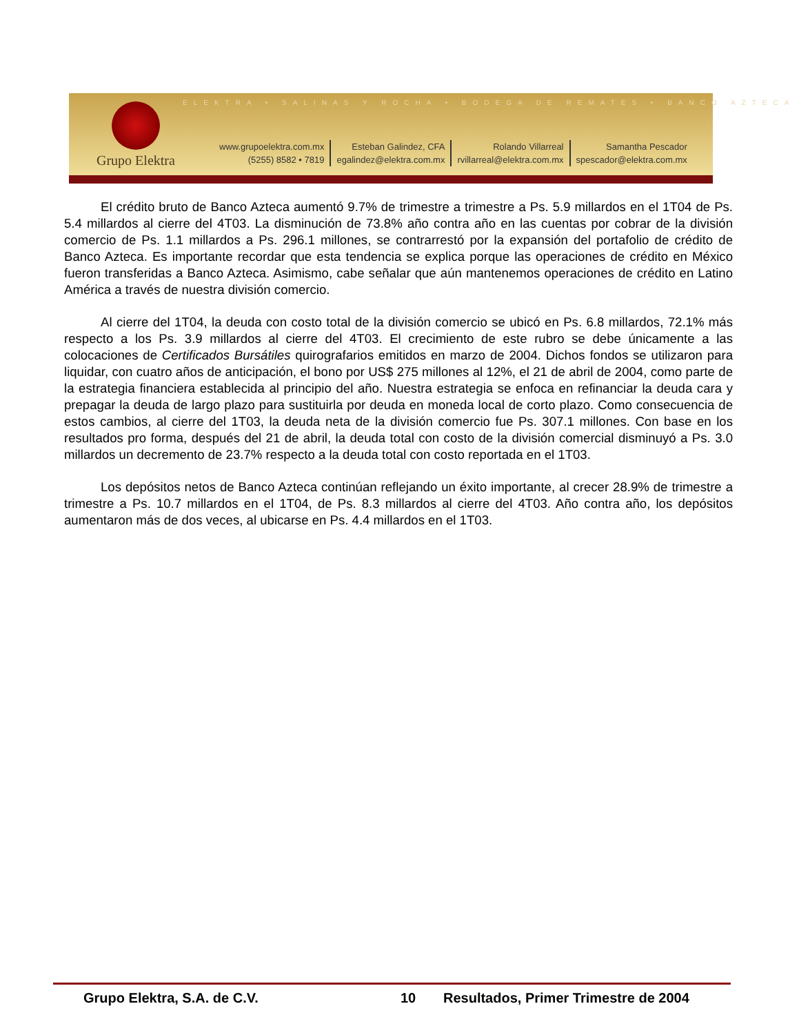ELEKTRA • SALINAS Y ROCHA • BODEGA DE REMATES • BANCO AZTECA
Grupo Elektra
www.grupoelektra.com.mx
(5255) 8582 • 7819
Esteban Galindez, CFA
egalindez@elektra.com.mx
Rolando Villarreal
rvillarreal@elektra.com.mx
Samantha Pescador
spescador@elektra.com.mx
El crédito bruto de Banco Azteca aumentó 9.7% de trimestre a trimestre a Ps. 5.9 millardos en el 1T04 de Ps. 5.4 millardos al cierre del 4T03. La disminución de 73.8% año contra año en las cuentas por cobrar de la división comercio de Ps. 1.1 millardos a Ps. 296.1 millones, se contrarrestó por la expansión del portafolio de crédito de Banco Azteca. Es importante recordar que esta tendencia se explica porque las operaciones de crédito en México fueron transferidas a Banco Azteca. Asimismo, cabe señalar que aún mantenemos operaciones de crédito en Latino América a través de nuestra división comercio.
Al cierre del 1T04, la deuda con costo total de la división comercio se ubicó en Ps. 6.8 millardos, 72.1% más respecto a los Ps. 3.9 millardos al cierre del 4T03. El crecimiento de este rubro se debe únicamente a las colocaciones de Certificados Bursátiles quirografarios emitidos en marzo de 2004. Dichos fondos se utilizaron para liquidar, con cuatro años de anticipación, el bono por US$ 275 millones al 12%, el 21 de abril de 2004, como parte de la estrategia financiera establecida al principio del año. Nuestra estrategia se enfoca en refinanciar la deuda cara y prepagar la deuda de largo plazo para sustituirla por deuda en moneda local de corto plazo. Como consecuencia de estos cambios, al cierre del 1T03, la deuda neta de la división comercio fue Ps. 307.1 millones. Con base en los resultados pro forma, después del 21 de abril, la deuda total con costo de la división comercial disminuyó a Ps. 3.0 millardos un decremento de 23.7% respecto a la deuda total con costo reportada en el 1T03.
Los depósitos netos de Banco Azteca continúan reflejando un éxito importante, al crecer 28.9% de trimestre a trimestre a Ps. 10.7 millardos en el 1T04, de Ps. 8.3 millardos al cierre del 4T03. Año contra año, los depósitos aumentaron más de dos veces, al ubicarse en Ps. 4.4 millardos en el 1T03.
Grupo Elektra, S.A. de C.V. 10 Resultados, Primer Trimestre de 2004